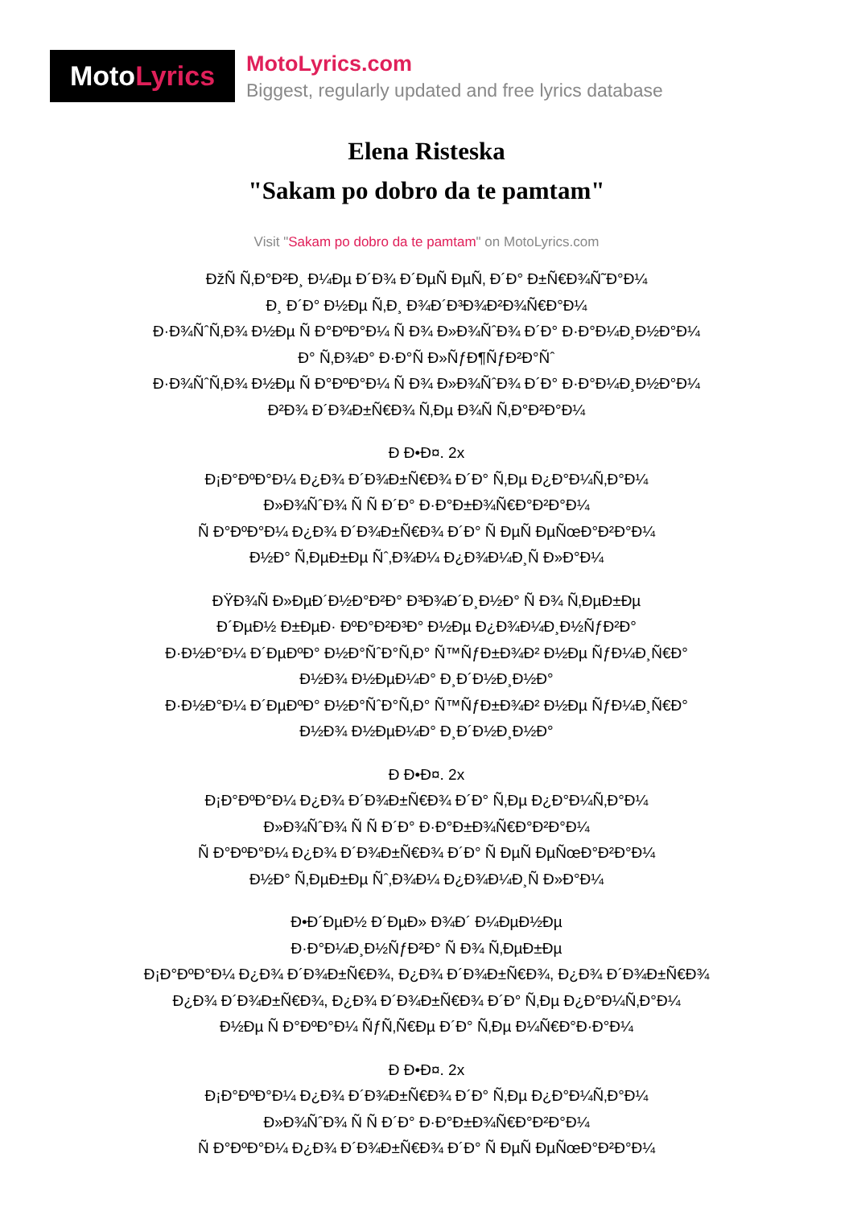Moto Lyrics
MotoLyrics.com
Biggest, regularly updated and free lyrics database
Elena Risteska
"Sakam po dobro da te pamtam"
Visit "Sakam po dobro da te pamtam" on MotoLyrics.com
ÐžÑ Ñ‚Ð°Ð²Ð¸ Ð¼Ðµ Ð´Ð¾ Ð´ÐµÑ ÐµÑ‚ Ð´Ð° Ð±Ñ€Ð¾Ñ˜Ð°Ð¼
Ð¸ Ð´Ð° Ð½Ðµ Ñ‚Ð¸ Ð¾Ð´Ð³Ð¾Ð²Ð¾Ñ€Ð°Ð¼
Ð·Ð¾ÑˆÑ‚Ð¾ Ð½Ðµ Ñ Ð°ÐºÐ°Ð¼ Ñ Ð¾ Ð»Ð¾ÑˆÐ¾ Ð´Ð° Ð·Ð°Ð¼Ð¸Ð½Ð°Ð¼
Ð° Ñ‚Ð¾Ð° Ð·Ð°Ñ Ð»ÑƒÐ¶ÑƒÐ²Ð°Ñˆ
Ð·Ð¾ÑˆÑ‚Ð¾ Ð½Ðµ Ñ Ð°ÐºÐ°Ð¼ Ñ Ð¾ Ð»Ð¾ÑˆÐ¾ Ð´Ð° Ð·Ð°Ð¼Ð¸Ð½Ð°Ð¼
Ð²Ð¾ Ð´Ð¾Ð±Ñ€Ð¾ Ñ‚Ðµ Ð¾Ñ Ñ‚Ð°Ð²Ð°Ð¼
Ð Ð•Ð¤. 2x
Ð¡Ð°ÐºÐ°Ð¼ Ð¿Ð¾ Ð´Ð¾Ð±Ñ€Ð¾ Ð´Ð° Ñ‚Ðµ Ð¿Ð°Ð¼Ñ‚Ð°Ð¼
Ð»Ð¾ÑˆÐ¾ Ñ Ñ Ð´Ð° Ð·Ð°Ð±Ð¾Ñ€Ð°Ð²Ð°Ð¼
Ñ Ð°ÐºÐ°Ð¼ Ð¿Ð¾ Ð´Ð¾Ð±Ñ€Ð¾ Ð´Ð° Ñ ÐµÑ ÐµÑœÐ°Ð²Ð°Ð¼
Ð½Ð° Ñ‚ÐµÐ±Ðµ Ñˆ‚Ð¾Ð¼ Ð¿Ð¾Ð¼Ð¸Ñ Ð»Ð°Ð¼
ÐŸÐ¾Ñ Ð»ÐµÐ´Ð½Ð°Ð²Ð° Ð³Ð¾Ð´Ð¸Ð½Ð° Ñ Ð¾ Ñ‚ÐµÐ±Ðµ
Ð´ÐµÐ½ Ð±ÐµÐ· ÐºÐ°Ð²Ð³Ð° Ð½Ðµ Ð¿Ð¾Ð¼Ð¸Ð½ÑƒÐ²Ð°
Ð·Ð½Ð°Ð¼ Ð´ÐµÐºÐ° Ð½Ð°ÑˆÐ°Ñ‚Ð° Ñ™ÑƒÐ±Ð¾Ð² Ð½Ðµ ÑƒÐ¼Ð¸Ñ€Ð°
Ð½Ð¾ Ð½ÐµÐ¼Ð° Ð¸Ð´Ð½Ð¸Ð½Ð°
Ð·Ð½Ð°Ð¼ Ð´ÐµÐºÐ° Ð½Ð°ÑˆÐ°Ñ‚Ð° Ñ™ÑƒÐ±Ð¾Ð² Ð½Ðµ ÑƒÐ¼Ð¸Ñ€Ð°
Ð½Ð¾ Ð½ÐµÐ¼Ð° Ð¸Ð´Ð½Ð¸Ð½Ð°
Ð Ð•Ð¤. 2x
Ð¡Ð°ÐºÐ°Ð¼ Ð¿Ð¾ Ð´Ð¾Ð±Ñ€Ð¾ Ð´Ð° Ñ‚Ðµ Ð¿Ð°Ð¼Ñ‚Ð°Ð¼
Ð»Ð¾ÑˆÐ¾ Ñ Ñ Ð´Ð° Ð·Ð°Ð±Ð¾Ñ€Ð°Ð²Ð°Ð¼
Ñ Ð°ÐºÐ°Ð¼ Ð¿Ð¾ Ð´Ð¾Ð±Ñ€Ð¾ Ð´Ð° Ñ ÐµÑ ÐµÑœÐ°Ð²Ð°Ð¼
Ð½Ð° Ñ‚ÐµÐ±Ðµ Ñˆ‚Ð¾Ð¼ Ð¿Ð¾Ð¼Ð¸Ñ Ð»Ð°Ð¼
Ð•Ð´ÐµÐ½ Ð´ÐµÐ» Ð¾Ð´ Ð¼ÐµÐ½Ðµ
Ð·Ð°Ð¼Ð¸Ð½ÑƒÐ²Ð° Ñ Ð¾ Ñ‚ÐµÐ±Ðµ
Ð¡Ð°ÐºÐ°Ð¼ Ð¿Ð¾ Ð´Ð¾Ð±Ñ€Ð¾, Ð¿Ð¾ Ð´Ð¾Ð±Ñ€Ð¾, Ð¿Ð¾ Ð´Ð¾Ð±Ñ€Ð¾
Ð¿Ð¾ Ð´Ð¾Ð±Ñ€Ð¾, Ð¿Ð¾ Ð´Ð¾Ð±Ñ€Ð¾ Ð´Ð° Ñ‚Ðµ Ð¿Ð°Ð¼Ñ‚Ð°Ð¼
Ð½Ðµ Ñ Ð°ÐºÐ°Ð¼ ÑƒÑ‚Ñ€Ðµ Ð´Ð° Ñ‚Ðµ Ð¼Ñ€Ð°Ð·Ð°Ð¼
Ð Ð•Ð¤. 2x
Ð¡Ð°ÐºÐ°Ð¼ Ð¿Ð¾ Ð´Ð¾Ð±Ñ€Ð¾ Ð´Ð° Ñ‚Ðµ Ð¿Ð°Ð¼Ñ‚Ð°Ð¼
Ð»Ð¾ÑˆÐ¾ Ñ Ñ Ð´Ð° Ð·Ð°Ð±Ð¾Ñ€Ð°Ð²Ð°Ð¼
Ñ Ð°ÐºÐ°Ð¼ Ð¿Ð¾ Ð´Ð¾Ð±Ñ€Ð¾ Ð´Ð° Ñ ÐµÑ ÐµÑœÐ°Ð²Ð°Ð¼